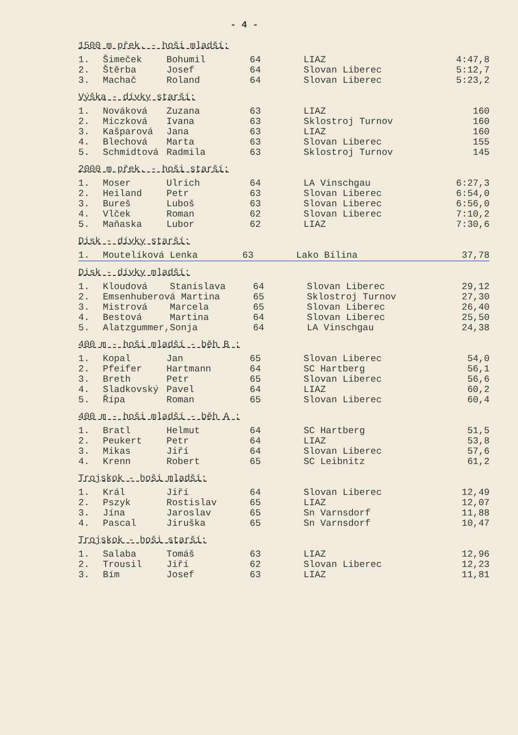- 4 -
1500 m přek. - hoši mladší:
| 1. | Šimeček | Bohumil | 64 | LIAZ | 4:47,8 |
| 2. | Štěrba | Josef | 64 | Slovan Liberec | 5:12,7 |
| 3. | Machač | Roland | 64 | Slovan Liberec | 5:23,2 |
Výška - dívky starší:
| 1. | Nováková | Zuzana | 63 | LIAZ | 160 |
| 2. | Miczková | Ivana | 63 | Sklostroj Turnov | 160 |
| 3. | Kašparová | Jana | 63 | LIAZ | 160 |
| 4. | Blechová | Marta | 63 | Slovan Liberec | 155 |
| 5. | Schmidtová | Radmila | 63 | Sklostroj Turnov | 145 |
2000 m přek. - hoši starší:
| 1. | Moser | Ulrich | 64 | LA Vinschgau | 6:27,3 |
| 2. | Heiland | Petr | 63 | Slovan Liberec | 6:54,0 |
| 3. | Bureš | Luboš | 63 | Slovan Liberec | 6:56,0 |
| 4. | Vlček | Roman | 62 | Slovan Liberec | 7:10,2 |
| 5. | Maňaska | Lubor | 62 | LIAZ | 7:30,6 |
Disk - dívky starší:
| 1. | Moutelíková Lenka | 63 | Lako Bílina | 37,78 |
Disk - dívky mladší:
| 1. | Kloudová | Stanislava | 64 | Slovan Liberec | 29,12 |
| 2. | Emsenhuberová Martina | | 65 | Sklostroj Turnov | 27,30 |
| 3. | Mistrová | Marcela | 65 | Slovan Liberec | 26,40 |
| 4. | Bestová | Martina | 64 | Slovan Liberec | 25,50 |
| 5. | Alatzgummer, | Sonja | 64 | LA Vinschgau | 24,38 |
400 m - hoši mladší - běh B :
| 1. | Kopal | Jan | 65 | Slovan Liberec | 54,0 |
| 2. | Pfeifer | Hartmann | 64 | SC Hartberg | 56,1 |
| 3. | Breth | Petr | 65 | Slovan Liberec | 56,6 |
| 4. | Sladkovský | Pavel | 64 | LIAZ | 60,2 |
| 5. | Řípa | Roman | 65 | Slovan Liberec | 60,4 |
400 m - hoši mladší - běh A :
| 1. | Bratl | Helmut | 64 | SC Hartberg | 51,5 |
| 2. | Peukert | Petr | 64 | LIAZ | 53,8 |
| 3. | Mikas | Jiří | 64 | Slovan Liberec | 57,6 |
| 4. | Krenn | Robert | 65 | SC Leibnitz | 61,2 |
Trojskok - hoši mladší:
| 1. | Král | Jiří | 64 | Slovan Liberec | 12,49 |
| 2. | Pszyk | Rostislav | 65 | LIAZ | 12,07 |
| 3. | Jína | Jaroslav | 65 | Sn Varnsdorf | 11,88 |
| 4. | Pascal | Jiruška | 65 | Sn Varnsdorf | 10,47 |
Trojskok - hoši starší:
| 1. | Salaba | Tomáš | 63 | LIAZ | 12,96 |
| 2. | Trousil | Jiří | 62 | Slovan Liberec | 12,23 |
| 3. | Bím | Josef | 63 | LIAZ | 11,81 |